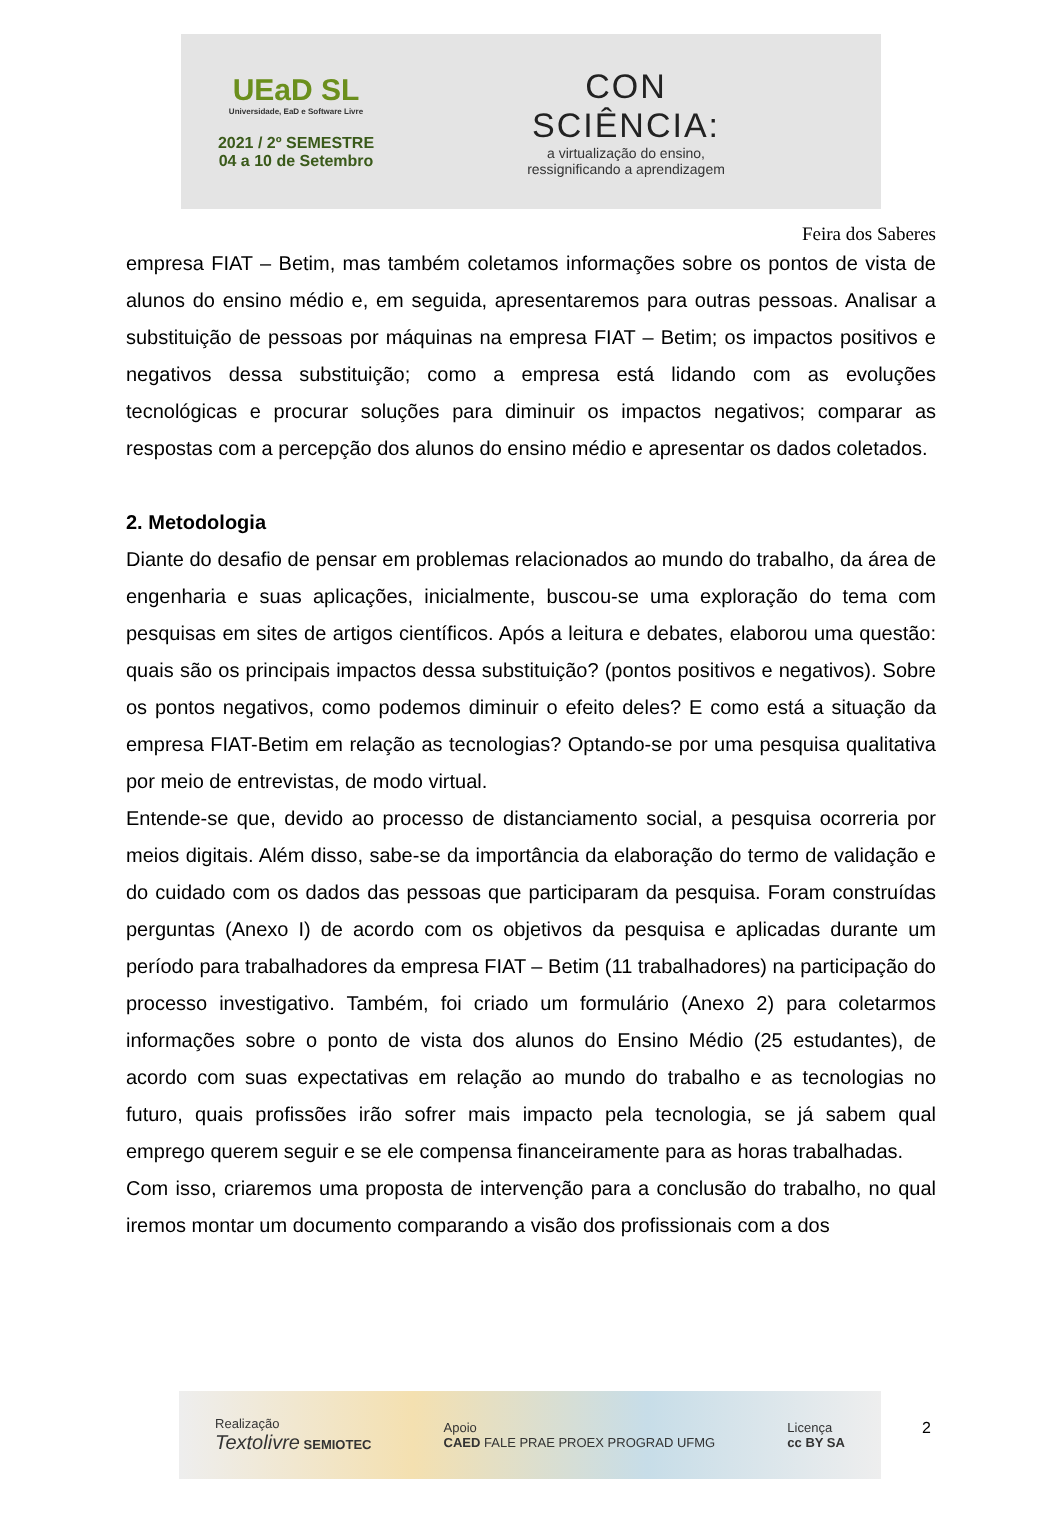UEaD SL
Universidade, EaD e Software Livre
2021 / 2º SEMESTRE
04 a 10 de Setembro
CON
SCIÊNCIA:
a virtualização do ensino,
ressignificando a aprendizagem
Feira dos Saberes
empresa FIAT – Betim, mas também coletamos informações sobre os pontos de vista de alunos do ensino médio e, em seguida, apresentaremos para outras pessoas. Analisar a substituição de pessoas por máquinas na empresa FIAT – Betim; os impactos positivos e negativos dessa substituição; como a empresa está lidando com as evoluções tecnológicas e procurar soluções para diminuir os impactos negativos; comparar as respostas com a percepção dos alunos do ensino médio e apresentar os dados coletados.
2. Metodologia
Diante do desafio de pensar em problemas relacionados ao mundo do trabalho, da área de engenharia e suas aplicações, inicialmente, buscou-se uma exploração do tema com pesquisas em sites de artigos científicos. Após a leitura e debates, elaborou uma questão: quais são os principais impactos dessa substituição? (pontos positivos e negativos). Sobre os pontos negativos, como podemos diminuir o efeito deles? E como está a situação da empresa FIAT-Betim em relação as tecnologias? Optando-se por uma pesquisa qualitativa por meio de entrevistas, de modo virtual.
Entende-se que, devido ao processo de distanciamento social, a pesquisa ocorreria por meios digitais. Além disso, sabe-se da importância da elaboração do termo de validação e do cuidado com os dados das pessoas que participaram da pesquisa. Foram construídas perguntas (Anexo I) de acordo com os objetivos da pesquisa e aplicadas durante um período para trabalhadores da empresa FIAT – Betim (11 trabalhadores) na participação do processo investigativo. Também, foi criado um formulário (Anexo 2) para coletarmos informações sobre o ponto de vista dos alunos do Ensino Médio (25 estudantes), de acordo com suas expectativas em relação ao mundo do trabalho e as tecnologias no futuro, quais profissões irão sofrer mais impacto pela tecnologia, se já sabem qual emprego querem seguir e se ele compensa financeiramente para as horas trabalhadas.
Com isso, criaremos uma proposta de intervenção para a conclusão do trabalho, no qual iremos montar um documento comparando a visão dos profissionais com a dos
Realização
Textolivre SEMIOTEC
Apoio
CAED FALE PRAE PROEX PROGRAD UFMG
Licença
cc BY SA
2